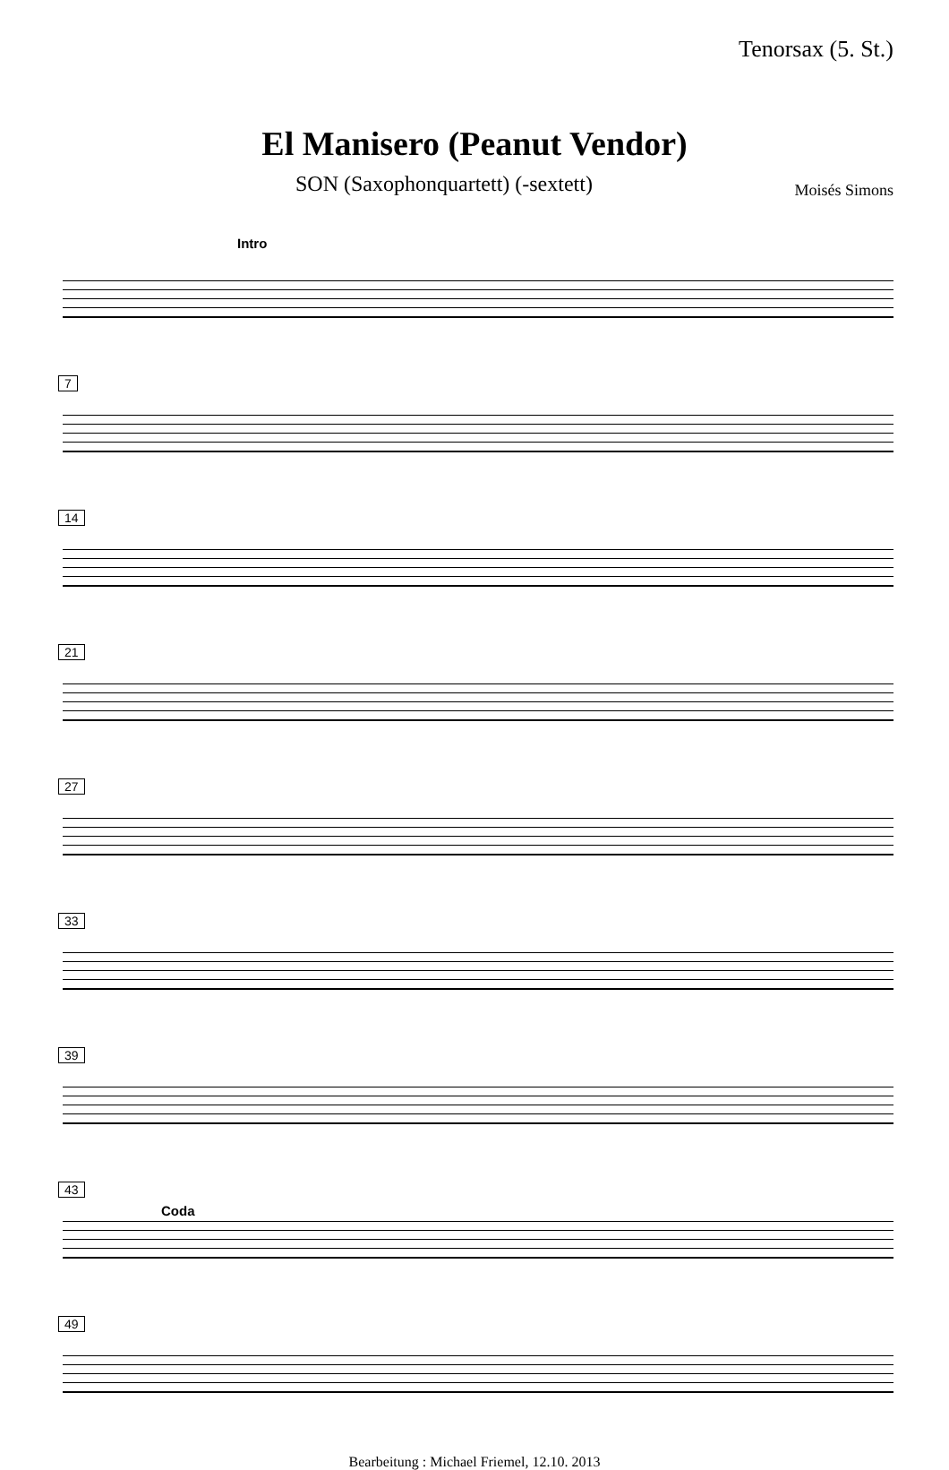Tenorsax (5. St.)
El Manisero (Peanut Vendor)
SON (Saxophonquartett) (-sextett) Moisés Simons
Intro
7
14
21
27
33
39
43
Coda
49
Bearbeitung : Michael Friemel, 12.10. 2013